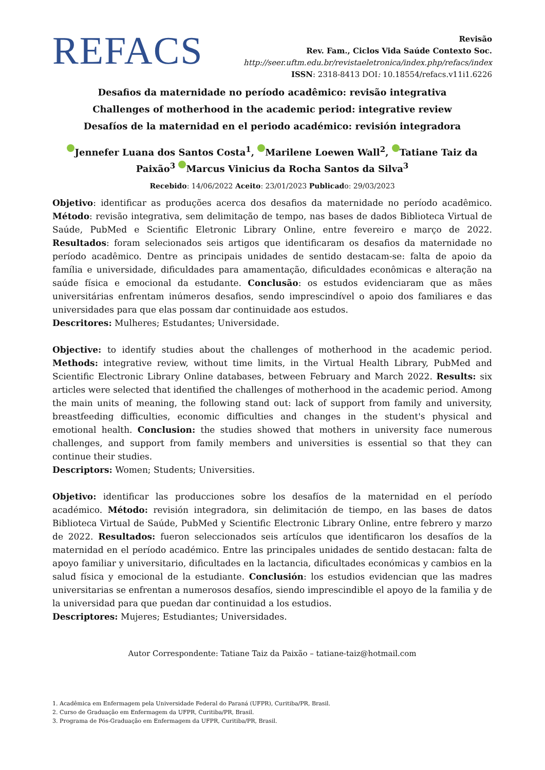REFACS
Revisão
Rev. Fam., Ciclos Vida Saúde Contexto Soc.
http://seer.uftm.edu.br/revistaeletronica/index.php/refacs/index
ISSN: 2318-8413 DOI: 10.18554/refacs.v11i1.6226
Desafios da maternidade no período acadêmico: revisão integrativa
Challenges of motherhood in the academic period: integrative review
Desafíos de la maternidad en el periodo académico: revisión integradora
Jennefer Luana dos Santos Costa<sup>1</sup>, Marilene Loewen Wall<sup>2</sup>, Tatiane Taiz da Paixão<sup>3</sup> Marcus Vinicius da Rocha Santos da Silva<sup>3</sup>
Recebido: 14/06/2022 Aceito: 23/01/2023 Publicado: 29/03/2023
Objetivo: identificar as produções acerca dos desafios da maternidade no período acadêmico. Método: revisão integrativa, sem delimitação de tempo, nas bases de dados Biblioteca Virtual de Saúde, PubMed e Scientific Eletronic Library Online, entre fevereiro e março de 2022. Resultados: foram selecionados seis artigos que identificaram os desafios da maternidade no período acadêmico. Dentre as principais unidades de sentido destacam-se: falta de apoio da família e universidade, dificuldades para amamentação, dificuldades econômicas e alteração na saúde física e emocional da estudante. Conclusão: os estudos evidenciaram que as mães universitárias enfrentam inúmeros desafios, sendo imprescindível o apoio dos familiares e das universidades para que elas possam dar continuidade aos estudos.
Descritores: Mulheres; Estudantes; Universidade.
Objective: to identify studies about the challenges of motherhood in the academic period. Methods: integrative review, without time limits, in the Virtual Health Library, PubMed and Scientific Electronic Library Online databases, between February and March 2022. Results: six articles were selected that identified the challenges of motherhood in the academic period. Among the main units of meaning, the following stand out: lack of support from family and university, breastfeeding difficulties, economic difficulties and changes in the student's physical and emotional health. Conclusion: the studies showed that mothers in university face numerous challenges, and support from family members and universities is essential so that they can continue their studies.
Descriptors: Women; Students; Universities.
Objetivo: identificar las producciones sobre los desafíos de la maternidad en el período académico. Método: revisión integradora, sin delimitación de tiempo, en las bases de datos Biblioteca Virtual de Saúde, PubMed y Scientific Electronic Library Online, entre febrero y marzo de 2022. Resultados: fueron seleccionados seis artículos que identificaron los desafíos de la maternidad en el período académico. Entre las principales unidades de sentido destacan: falta de apoyo familiar y universitario, dificultades en la lactancia, dificultades económicas y cambios en la salud física y emocional de la estudiante. Conclusión: los estudios evidencian que las madres universitarias se enfrentan a numerosos desafíos, siendo imprescindible el apoyo de la familia y de la universidad para que puedan dar continuidad a los estudios.
Descriptores: Mujeres; Estudiantes; Universidades.
Autor Correspondente: Tatiane Taiz da Paixão – tatiane-taiz@hotmail.com
1. Acadêmica em Enfermagem pela Universidade Federal do Paraná (UFPR), Curitiba/PR, Brasil.
2. Curso de Graduação em Enfermagem da UFPR, Curitiba/PR, Brasil.
3. Programa de Pós-Graduação em Enfermagem da UFPR, Curitiba/PR, Brasil.